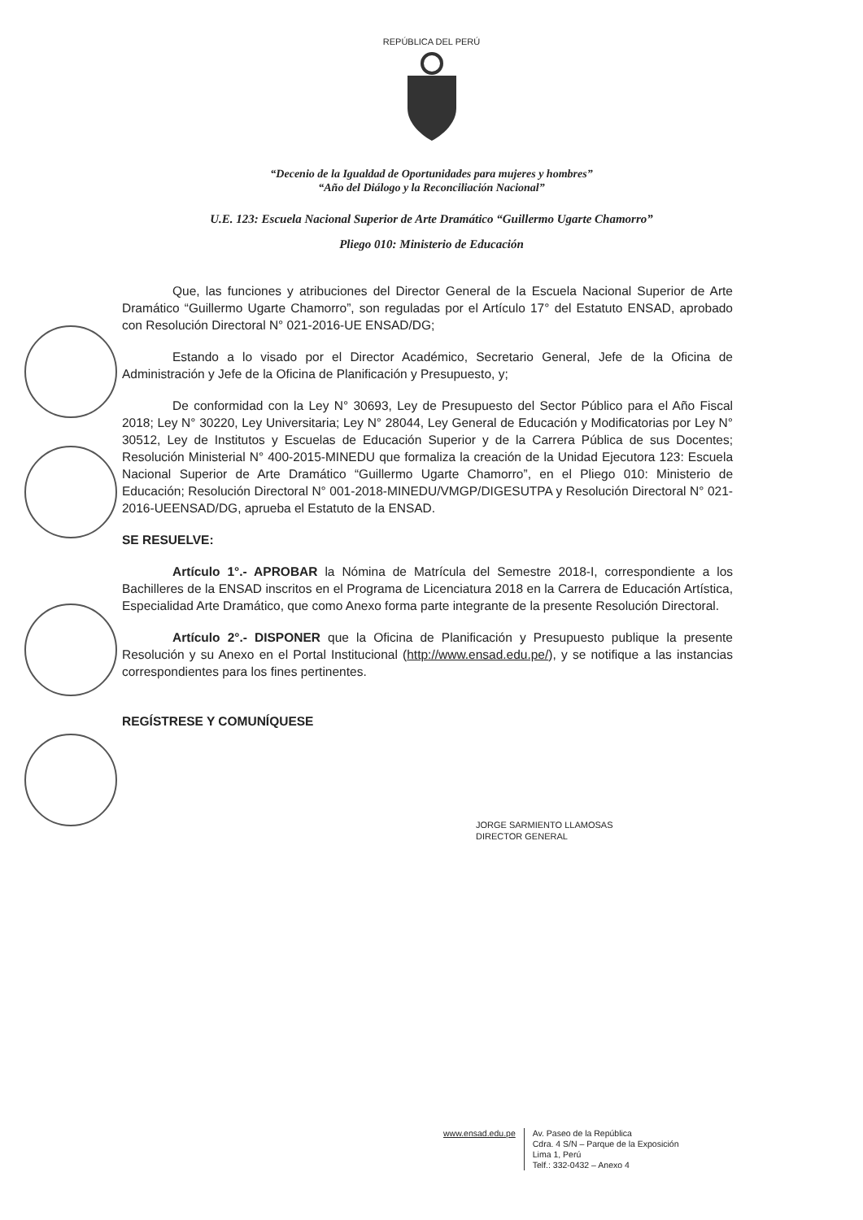REPÚBLICA DEL PERÚ
“Decenio de la Igualdad de Oportunidades para mujeres y hombres”
“Año del Diálogo y la Reconciliación Nacional”
U.E. 123: Escuela Nacional Superior de Arte Dramático “Guillermo Ugarte Chamorro”
Pliego 010: Ministerio de Educación
Que, las funciones y atribuciones del Director General de la Escuela Nacional Superior de Arte Dramático “Guillermo Ugarte Chamorro”, son reguladas por el Artículo 17° del Estatuto ENSAD, aprobado con Resolución Directoral N° 021-2016-UE ENSAD/DG;
Estando a lo visado por el Director Académico, Secretario General, Jefe de la Oficina de Administración y Jefe de la Oficina de Planificación y Presupuesto, y;
De conformidad con la Ley N° 30693, Ley de Presupuesto del Sector Público para el Año Fiscal 2018; Ley N° 30220, Ley Universitaria; Ley N° 28044, Ley General de Educación y Modificatorias por Ley N° 30512, Ley de Institutos y Escuelas de Educación Superior y de la Carrera Pública de sus Docentes; Resolución Ministerial N° 400-2015-MINEDU que formaliza la creación de la Unidad Ejecutora 123: Escuela Nacional Superior de Arte Dramático “Guillermo Ugarte Chamorro”, en el Pliego 010: Ministerio de Educación; Resolución Directoral N° 001-2018-MINEDU/VMGP/DIGESUTPA y Resolución Directoral N° 021-2016-UEENSAD/DG, aprueba el Estatuto de la ENSAD.
SE RESUELVE:
Artículo 1°.- APROBAR la Nómina de Matrícula del Semestre 2018-I, correspondiente a los Bachilleres de la ENSAD inscritos en el Programa de Licenciatura 2018 en la Carrera de Educación Artística, Especialidad Arte Dramático, que como Anexo forma parte integrante de la presente Resolución Directoral.
Artículo 2°.- DISPONER que la Oficina de Planificación y Presupuesto publique la presente Resolución y su Anexo en el Portal Institucional (http://www.ensad.edu.pe/), y se notifique a las instancias correspondientes para los fines pertinentes.
REGÍSTRESE Y COMUNÍQUESE
JORGE SARMIENTO LLAMOSAS
DIRECTOR GENERAL
www.ensad.edu.pe
Av. Paseo de la República
Cdra. 4 S/N – Parque de la Exposición
Lima 1, Perú
Telf.: 332-0432 – Anexo 4